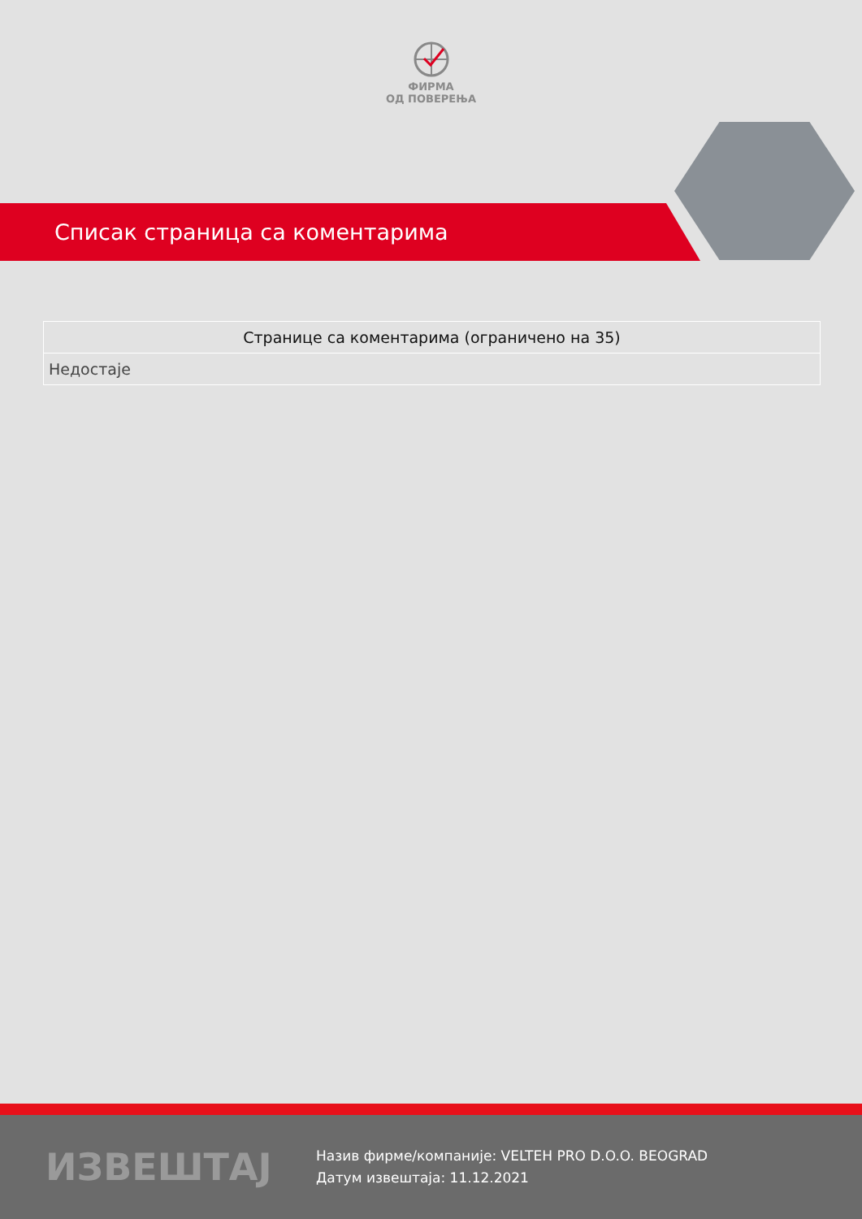ФИРМА
ОД ПОВЕРЕЊА
Списак страница са коментарима
| Странице са коментарима (ограничено на 35) |
| --- |
| Недостаје |
ИЗВЕШТАЈ
Назив фирме/компаније: VELTEH PRO D.O.O. BEOGRAD
Датум извештаја: 11.12.2021